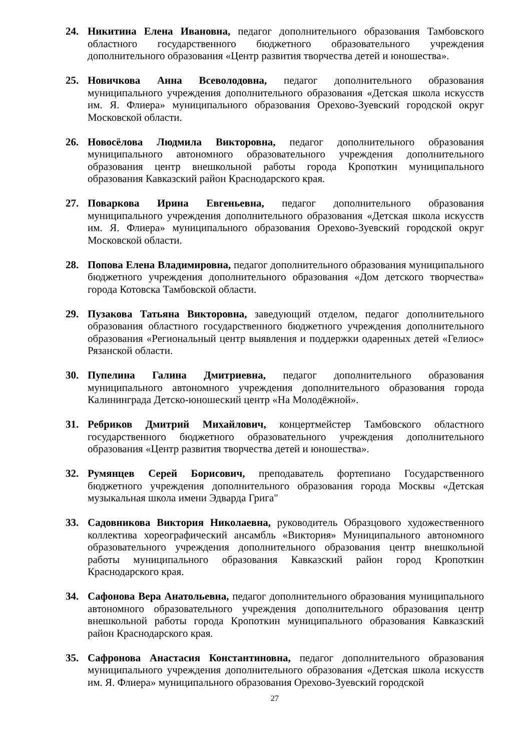24. Никитина Елена Ивановна, педагог дополнительного образования Тамбовского областного государственного бюджетного образовательного учреждения дополнительного образования «Центр развития творчества детей и юношества».
25. Новичкова Анна Всеволодовна, педагог дополнительного образования муниципального учреждения дополнительного образования «Детская школа искусств им. Я. Флиера» муниципального образования Орехово-Зуевский городской округ Московской области.
26. Новосёлова Людмила Викторовна, педагог дополнительного образования муниципального автономного образовательного учреждения дополнительного образования центр внешкольной работы города Кропоткин муниципального образования Кавказский район Краснодарского края.
27. Поваркова Ирина Евгеньевна, педагог дополнительного образования муниципального учреждения дополнительного образования «Детская школа искусств им. Я. Флиера» муниципального образования Орехово-Зуевский городской округ Московской области.
28. Попова Елена Владимировна, педагог дополнительного образования муниципального бюджетного учреждения дополнительного образования «Дом детского творчества» города Котовска Тамбовской области.
29. Пузакова Татьяна Викторовна, заведующий отделом, педагог дополнительного образования областного государственного бюджетного учреждения дополнительного образования «Региональный центр выявления и поддержки одаренных детей «Гелиос» Рязанской области.
30. Пупелина Галина Дмитриевна, педагог дополнительного образования муниципального автономного учреждения дополнительного образования города Калининграда Детско-юношеский центр «На Молодёжной».
31. Ребриков Дмитрий Михайлович, концертмейстер Тамбовского областного государственного бюджетного образовательного учреждения дополнительного образования «Центр развития творчества детей и юношества».
32. Румянцев Серей Борисович, преподаватель фортепиано Государственного бюджетного учреждения дополнительного образования города Москвы «Детская музыкальная школа имени Эдварда Грига"
33. Садовникова Виктория Николаевна, руководитель Образцового художественного коллектива хореографический ансамбль «Виктория» Муниципального автономного образовательного учреждения дополнительного образования центр внешкольной работы муниципального образования Кавказский район город Кропоткин Краснодарского края.
34. Сафонова Вера Анатольевна, педагог дополнительного образования муниципального автономного образовательного учреждения дополнительного образования центр внешкольной работы города Кропоткин муниципального образования Кавказский район Краснодарского края.
35. Сафронова Анастасия Константиновна, педагог дополнительного образования муниципального учреждения дополнительного образования «Детская школа искусств им. Я. Флиера» муниципального образования Орехово-Зуевский городской
27